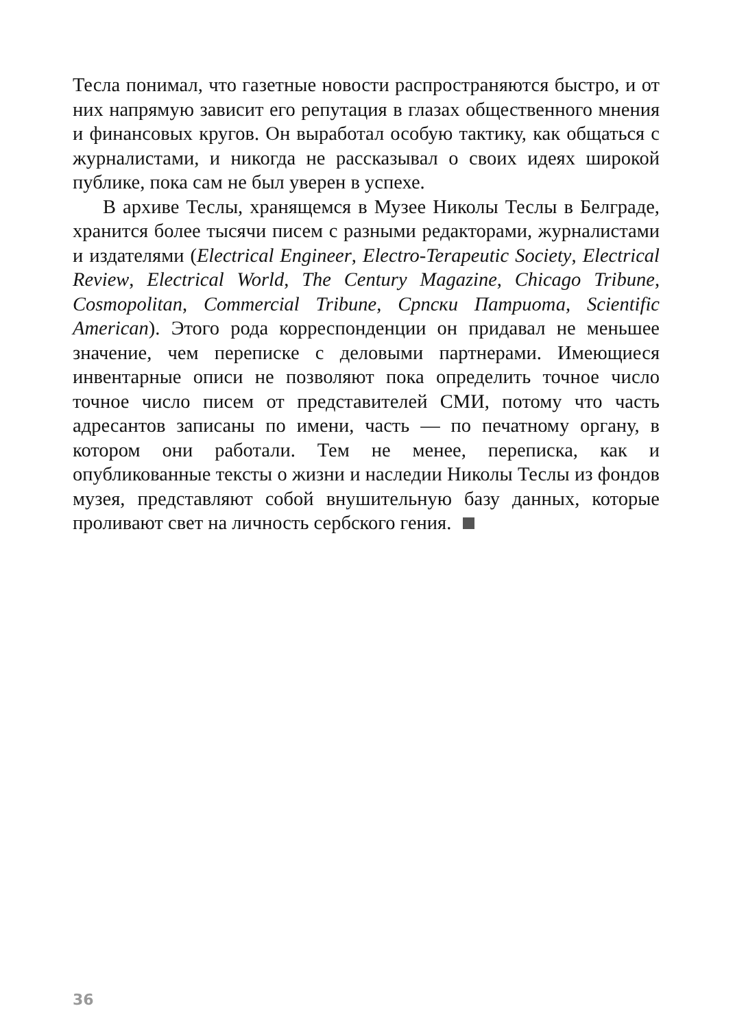Тесла понимал, что газетные новости распространяются быстро, и от них напрямую зависит его репутация в глазах общественного мнения и финансовых кругов. Он выработал особую тактику, как общаться с журналистами, и никогда не рассказывал о своих идеях широкой публике, пока сам не был уверен в успехе.
В архиве Теслы, хранящемся в Музее Николы Теслы в Белграде, хранится более тысячи писем с разными редакторами, журналистами и издателями (Electrical Engineer, Electro-Terapeutic Society, Electrical Review, Electrical World, The Century Magazine, Chicago Tribune, Cosmopolitan, Commercial Tribune, Српски Патриота, Scientific American). Этого рода корреспонденции он придавал не меньшее значение, чем переписке с деловыми партнерами. Имеющиеся инвентарные описи не позволяют пока определить точное число точное число писем от представителей СМИ, потому что часть адресантов записаны по имени, часть — по печатному органу, в котором они работали. Тем не менее, переписка, как и опубликованные тексты о жизни и наследии Николы Теслы из фондов музея, представляют собой внушительную базу данных, которые проливают свет на личность сербского гения.
36